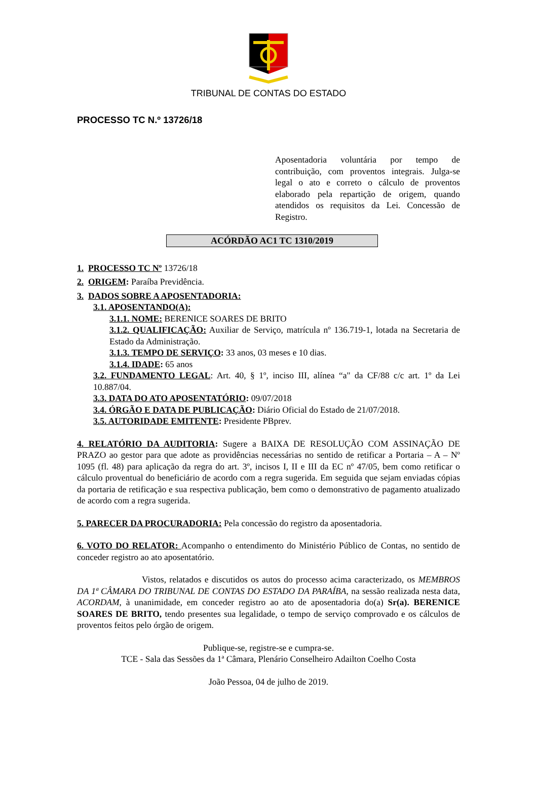TRIBUNAL DE CONTAS DO ESTADO
PROCESSO TC N.º 13726/18
Aposentadoria voluntária por tempo de contribuição, com proventos integrais. Julga-se legal o ato e correto o cálculo de proventos elaborado pela repartição de origem, quando atendidos os requisitos da Lei. Concessão de Registro.
ACÓRDÃO AC1 TC 1310/2019
1. PROCESSO TC Nº 13726/18
2. ORIGEM: Paraíba Previdência.
3. DADOS SOBRE A APOSENTADORIA:
3.1. APOSENTANDO(A):
3.1.1. NOME: BERENICE SOARES DE BRITO
3.1.2. QUALIFICAÇÃO: Auxiliar de Serviço, matrícula nº 136.719-1, lotada na Secretaria de Estado da Administração.
3.1.3. TEMPO DE SERVIÇO: 33 anos, 03 meses e 10 dias.
3.1.4. IDADE: 65 anos
3.2. FUNDAMENTO LEGAL: Art. 40, § 1º, inciso III, alínea “a" da CF/88 c/c art. 1º da Lei 10.887/04.
3.3. DATA DO ATO APOSENTATÓRIO: 09/07/2018
3.4. ÓRGÃO E DATA DE PUBLICAÇÃO: Diário Oficial do Estado de 21/07/2018.
3.5. AUTORIDADE EMITENTE: Presidente PBprev.
4. RELATÓRIO DA AUDITORIA: Sugere a BAIXA DE RESOLUÇÃO COM ASSINAÇÃO DE PRAZO ao gestor para que adote as providências necessárias no sentido de retificar a Portaria – A – Nº 1095 (fl. 48) para aplicação da regra do art. 3º, incisos I, II e III da EC nº 47/05, bem como retificar o cálculo proventual do beneficiário de acordo com a regra sugerida. Em seguida que sejam enviadas cópias da portaria de retificação e sua respectiva publicação, bem como o demonstrativo de pagamento atualizado de acordo com a regra sugerida.
5. PARECER DA PROCURADORIA: Pela concessão do registro da aposentadoria.
6. VOTO DO RELATOR: Acompanho o entendimento do Ministério Público de Contas, no sentido de conceder registro ao ato aposentatório.
Vistos, relatados e discutidos os autos do processo acima caracterizado, os MEMBROS DA 1ª CÂMARA DO TRIBUNAL DE CONTAS DO ESTADO DA PARAÍBA, na sessão realizada nesta data, ACORDAM, à unanimidade, em conceder registro ao ato de aposentadoria do(a) Sr(a). BERENICE SOARES DE BRITO, tendo presentes sua legalidade, o tempo de serviço comprovado e os cálculos de proventos feitos pelo órgão de origem.
Publique-se, registre-se e cumpra-se.
TCE - Sala das Sessões da 1ª Câmara, Plenário Conselheiro Adailton Coelho Costa
João Pessoa, 04 de julho de 2019.